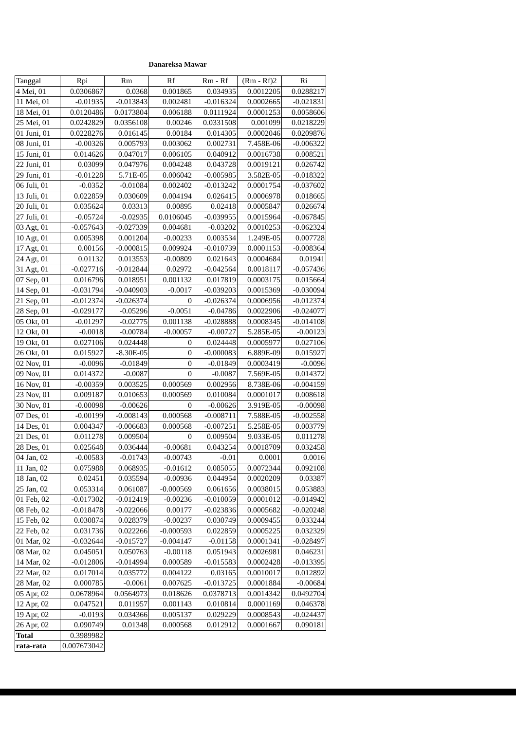Danareksa Mawar
| Tanggal | Rpi | Rm | Rf | Rm - Rf | (Rm - Rf)2 | Ri |
| --- | --- | --- | --- | --- | --- | --- |
| 4 Mei, 01 | 0.0306867 | 0.0368 | 0.001865 | 0.034935 | 0.0012205 | 0.0288217 |
| 11 Mei, 01 | -0.01935 | -0.013843 | 0.002481 | -0.016324 | 0.0002665 | -0.021831 |
| 18 Mei, 01 | 0.0120486 | 0.0173804 | 0.006188 | 0.0111924 | 0.0001253 | 0.0058606 |
| 25 Mei, 01 | 0.0242829 | 0.0356108 | 0.00246 | 0.0331508 | 0.001099 | 0.0218229 |
| 01 Juni, 01 | 0.0228276 | 0.016145 | 0.00184 | 0.014305 | 0.0002046 | 0.0209876 |
| 08 Juni, 01 | -0.00326 | 0.005793 | 0.003062 | 0.002731 | 7.458E-06 | -0.006322 |
| 15 Juni, 01 | 0.014626 | 0.047017 | 0.006105 | 0.040912 | 0.0016738 | 0.008521 |
| 22 Juni, 01 | 0.03099 | 0.047976 | 0.004248 | 0.043728 | 0.0019121 | 0.026742 |
| 29 Juni, 01 | -0.01228 | 5.71E-05 | 0.006042 | -0.005985 | 3.582E-05 | -0.018322 |
| 06 Juli, 01 | -0.0352 | -0.01084 | 0.002402 | -0.013242 | 0.0001754 | -0.037602 |
| 13 Juli, 01 | 0.022859 | 0.030609 | 0.004194 | 0.026415 | 0.0006978 | 0.018665 |
| 20 Juli, 01 | 0.035624 | 0.03313 | 0.00895 | 0.02418 | 0.0005847 | 0.026674 |
| 27 Juli, 01 | -0.05724 | -0.02935 | 0.0106045 | -0.039955 | 0.0015964 | -0.067845 |
| 03 Agt, 01 | -0.057643 | -0.027339 | 0.004681 | -0.03202 | 0.0010253 | -0.062324 |
| 10 Agt, 01 | 0.005398 | 0.001204 | -0.00233 | 0.003534 | 1.249E-05 | 0.007728 |
| 17 Agt, 01 | 0.00156 | -0.000815 | 0.009924 | -0.010739 | 0.0001153 | -0.008364 |
| 24 Agt, 01 | 0.01132 | 0.013553 | -0.00809 | 0.021643 | 0.0004684 | 0.01941 |
| 31 Agt, 01 | -0.027716 | -0.012844 | 0.02972 | -0.042564 | 0.0018117 | -0.057436 |
| 07 Sep, 01 | 0.016796 | 0.018951 | 0.001132 | 0.017819 | 0.0003175 | 0.015664 |
| 14 Sep, 01 | -0.031794 | -0.040903 | -0.0017 | -0.039203 | 0.0015369 | -0.030094 |
| 21 Sep, 01 | -0.012374 | -0.026374 | 0 | -0.026374 | 0.0006956 | -0.012374 |
| 28 Sep, 01 | -0.029177 | -0.05296 | -0.0051 | -0.04786 | 0.0022906 | -0.024077 |
| 05 Okt, 01 | -0.01297 | -0.02775 | 0.001138 | -0.028888 | 0.0008345 | -0.014108 |
| 12 Okt, 01 | -0.0018 | -0.00784 | -0.00057 | -0.00727 | 5.285E-05 | -0.00123 |
| 19 Okt, 01 | 0.027106 | 0.024448 | 0 | 0.024448 | 0.0005977 | 0.027106 |
| 26 Okt, 01 | 0.015927 | -8.30E-05 | 0 | -0.000083 | 6.889E-09 | 0.015927 |
| 02 Nov, 01 | -0.0096 | -0.01849 | 0 | -0.01849 | 0.0003419 | -0.0096 |
| 09 Nov, 01 | 0.014372 | -0.0087 | 0 | -0.0087 | 7.569E-05 | 0.014372 |
| 16 Nov, 01 | -0.00359 | 0.003525 | 0.000569 | 0.002956 | 8.738E-06 | -0.004159 |
| 23 Nov, 01 | 0.009187 | 0.010653 | 0.000569 | 0.010084 | 0.0001017 | 0.008618 |
| 30 Nov, 01 | -0.00098 | -0.00626 | 0 | -0.00626 | 3.919E-05 | -0.00098 |
| 07 Des, 01 | -0.00199 | -0.008143 | 0.000568 | -0.008711 | 7.588E-05 | -0.002558 |
| 14 Des, 01 | 0.004347 | -0.006683 | 0.000568 | -0.007251 | 5.258E-05 | 0.003779 |
| 21 Des, 01 | 0.011278 | 0.009504 | 0 | 0.009504 | 9.033E-05 | 0.011278 |
| 28 Des, 01 | 0.025648 | 0.036444 | -0.00681 | 0.043254 | 0.0018709 | 0.032458 |
| 04 Jan, 02 | -0.00583 | -0.01743 | -0.00743 | -0.01 | 0.0001 | 0.0016 |
| 11 Jan, 02 | 0.075988 | 0.068935 | -0.01612 | 0.085055 | 0.0072344 | 0.092108 |
| 18 Jan, 02 | 0.02451 | 0.035594 | -0.00936 | 0.044954 | 0.0020209 | 0.03387 |
| 25 Jan, 02 | 0.053314 | 0.061087 | -0.000569 | 0.061656 | 0.0038015 | 0.053883 |
| 01 Feb, 02 | -0.017302 | -0.012419 | -0.00236 | -0.010059 | 0.0001012 | -0.014942 |
| 08 Feb, 02 | -0.018478 | -0.022066 | 0.00177 | -0.023836 | 0.0005682 | -0.020248 |
| 15 Feb, 02 | 0.030874 | 0.028379 | -0.00237 | 0.030749 | 0.0009455 | 0.033244 |
| 22 Feb, 02 | 0.031736 | 0.022266 | -0.000593 | 0.022859 | 0.0005225 | 0.032329 |
| 01 Mar, 02 | -0.032644 | -0.015727 | -0.004147 | -0.01158 | 0.0001341 | -0.028497 |
| 08 Mar, 02 | 0.045051 | 0.050763 | -0.00118 | 0.051943 | 0.0026981 | 0.046231 |
| 14 Mar, 02 | -0.012806 | -0.014994 | 0.000589 | -0.015583 | 0.0002428 | -0.013395 |
| 22 Mar, 02 | 0.017014 | 0.035772 | 0.004122 | 0.03165 | 0.0010017 | 0.012892 |
| 28 Mar, 02 | 0.000785 | -0.0061 | 0.007625 | -0.013725 | 0.0001884 | -0.00684 |
| 05 Apr, 02 | 0.0678964 | 0.0564973 | 0.018626 | 0.0378713 | 0.0014342 | 0.0492704 |
| 12 Apr, 02 | 0.047521 | 0.011957 | 0.001143 | 0.010814 | 0.0001169 | 0.046378 |
| 19 Apr, 02 | -0.0193 | 0.034366 | 0.005137 | 0.029229 | 0.0008543 | -0.024437 |
| 26 Apr, 02 | 0.090749 | 0.01348 | 0.000568 | 0.012912 | 0.0001667 | 0.090181 |
| Total | 0.3989982 | | | | | |
| rata-rata | 0.007673042 | | | | | |